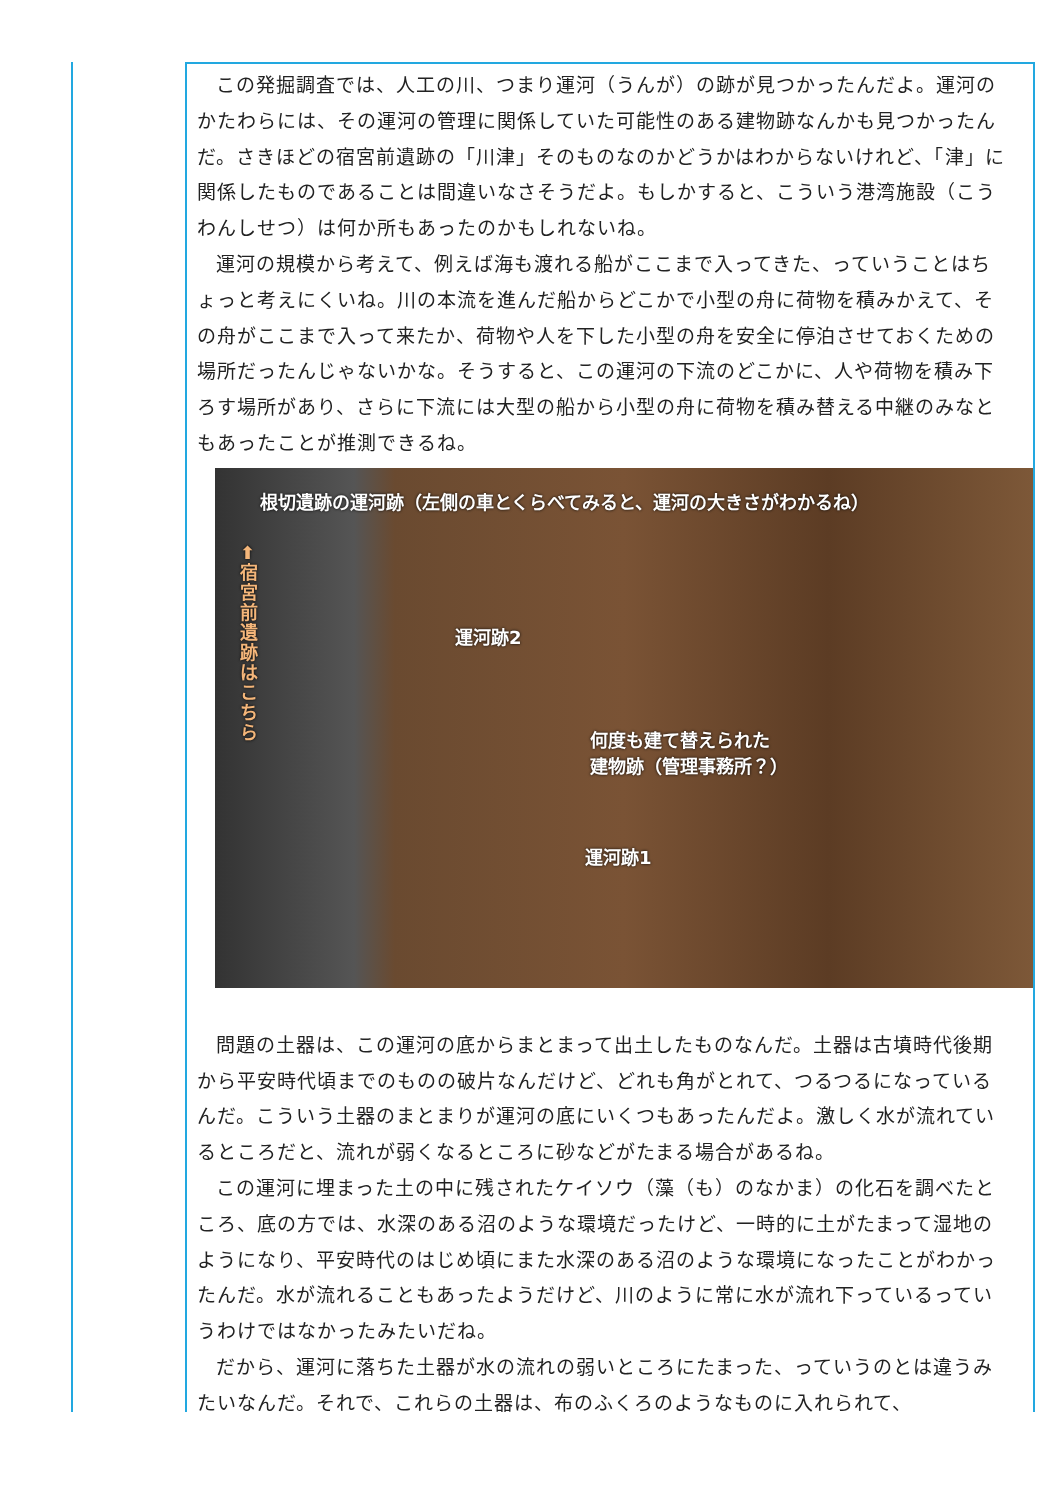この発掘調査では、人工の川、つまり運河（うんが）の跡が見つかったんだよ。運河のかたわらには、その運河の管理に関係していた可能性のある建物跡なんかも見つかったんだ。さきほどの宿宮前遺跡の「川津」そのものなのかどうかはわからないけれど、「津」に関係したものであることは間違いなさそうだよ。もしかすると、こういう港湾施設（こうわんしせつ）は何か所もあったのかもしれないね。
運河の規模から考えて、例えば海も渡れる船がここまで入ってきた、っていうことはちょっと考えにくいね。川の本流を進んだ船からどこかで小型の舟に荷物を積みかえて、その舟がここまで入って来たか、荷物や人を下した小型の舟を安全に停泊させておくための場所だったんじゃないかな。そうすると、この運河の下流のどこかに、人や荷物を積み下ろす場所があり、さらに下流には大型の船から小型の舟に荷物を積み替える中継のみなともあったことが推測できるね。
根切遺跡の運河跡（左側の車とくらべてみると、運河の大きさがわかるね）
⬆
宿宮前遺跡はこちら
運河跡2
何度も建て替えられた
建物跡（管理事務所？）
運河跡1
問題の土器は、この運河の底からまとまって出土したものなんだ。土器は古墳時代後期から平安時代頃までのものの破片なんだけど、どれも角がとれて、つるつるになっているんだ。こういう土器のまとまりが運河の底にいくつもあったんだよ。激しく水が流れているところだと、流れが弱くなるところに砂などがたまる場合があるね。
この運河に埋まった土の中に残されたケイソウ（藻（も）のなかま）の化石を調べたところ、底の方では、水深のある沼のような環境だったけど、一時的に土がたまって湿地のようになり、平安時代のはじめ頃にまた水深のある沼のような環境になったことがわかったんだ。水が流れることもあったようだけど、川のように常に水が流れ下っているっていうわけではなかったみたいだね。
だから、運河に落ちた土器が水の流れの弱いところにたまった、っていうのとは違うみたいなんだ。それで、これらの土器は、布のふくろのようなものに入れられて、